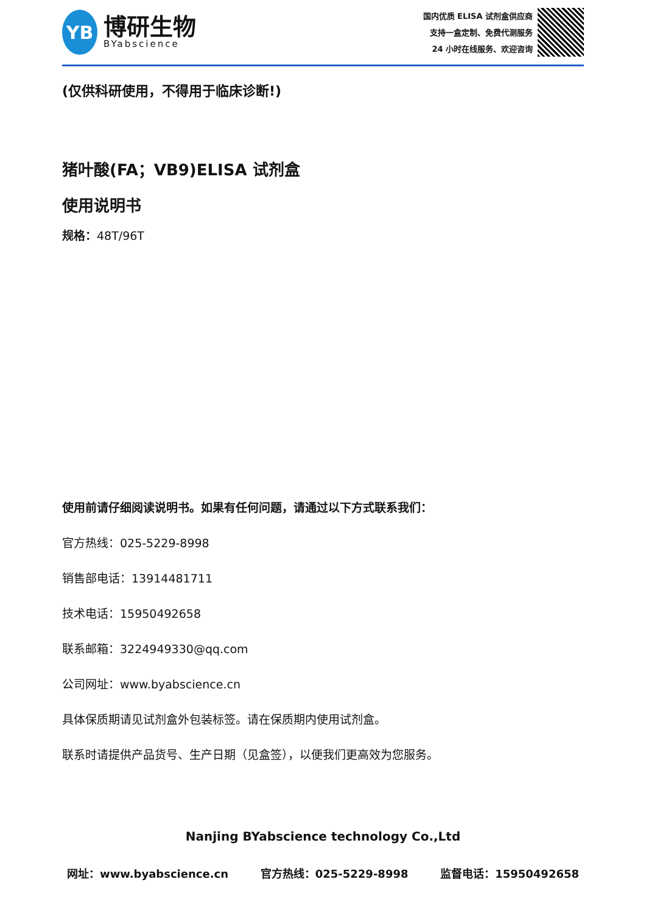YB
博研生物
BYabscience
国内优质 ELISA 试剂盒供应商
支持一盒定制、免费代测服务
24 小时在线服务、欢迎咨询
(仅供科研使用，不得用于临床诊断!)
猪叶酸(FA；VB9)ELISA 试剂盒
使用说明书
规格：48T/96T
使用前请仔细阅读说明书。如果有任何问题，请通过以下方式联系我们：
官方热线：025-5229-8998
销售部电话：13914481711
技术电话：15950492658
联系邮箱：3224949330@qq.com
公司网址：www.byabscience.cn
具体保质期请见试剂盒外包装标签。请在保质期内使用试剂盒。
联系时请提供产品货号、生产日期（见盒签），以便我们更高效为您服务。
Nanjing BYabscience technology Co.,Ltd
网址：www.byabscience.cn 官方热线：025-5229-8998 监督电话：15950492658